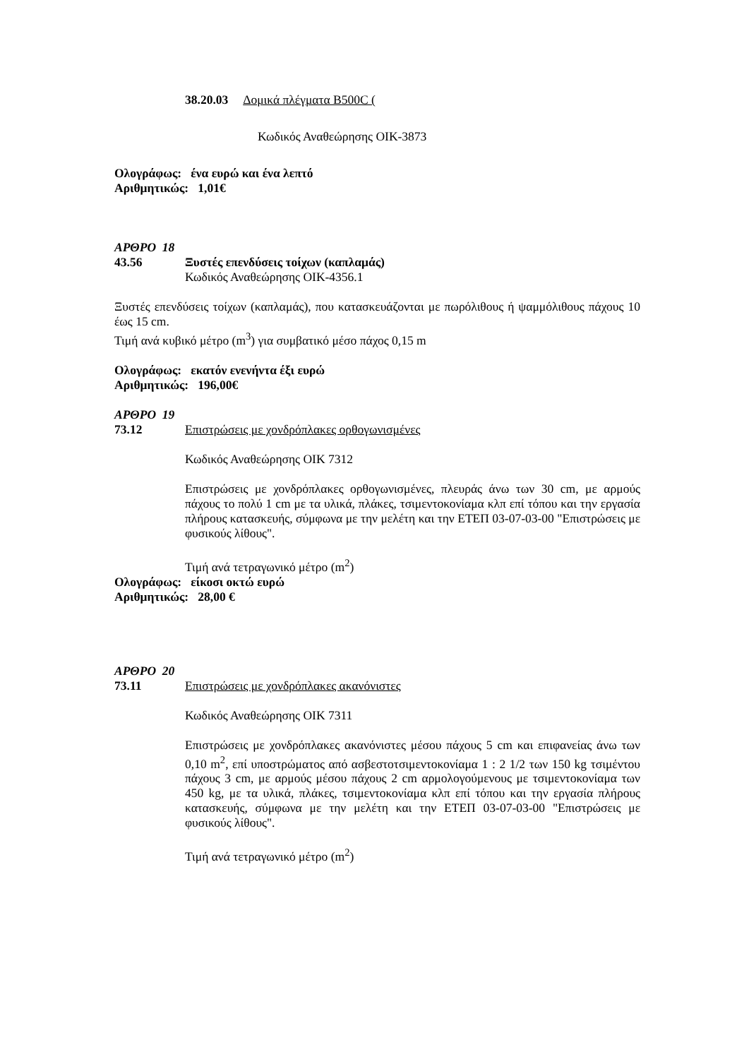38.20.03 Δομικά πλέγματα B500C (
Κωδικός Αναθεώρησης ΟΙΚ-3873
Ολογράφως: ένα ευρώ και ένα λεπτό
Αριθμητικώς: 1,01€
ΑΡΘΡΟ 18
43.56 Ξυστές επενδύσεις τοίχων (καπλαμάς)
Κωδικός Αναθεώρησης ΟΙΚ-4356.1
Ξυστές επενδύσεις τοίχων (καπλαμάς), που κατασκευάζονται με πωρόλιθους ή ψαμμόλιθους πάχους 10 έως 15 cm.
Τιμή ανά κυβικό μέτρο (m<sup>3</sup>) για συμβατικό μέσο πάχος 0,15 m
Ολογράφως: εκατόν ενενήντα έξι ευρώ
Αριθμητικώς: 196,00€
ΑΡΘΡΟ 19
73.12 Επιστρώσεις με χονδρόπλακες ορθογωνισμένες
Κωδικός Αναθεώρησης ΟΙΚ 7312
Επιστρώσεις με χονδρόπλακες ορθογωνισμένες, πλευράς άνω των 30 cm, με αρμούς πάχους το πολύ 1 cm με τα υλικά, πλάκες, τσιμεντοκονίαμα κλπ επί τόπου και την εργασία πλήρους κατασκευής, σύμφωνα με την μελέτη και την ΕΤΕΠ 03-07-03-00 "Επιστρώσεις με φυσικούς λίθους".
Τιμή ανά τετραγωνικό μέτρο (m<sup>2</sup>)
Ολογράφως: είκοσι οκτώ ευρώ
Αριθμητικώς: 28,00 €
ΑΡΘΡΟ 20
73.11 Επιστρώσεις με χονδρόπλακες ακανόνιστες
Κωδικός Αναθεώρησης ΟΙΚ 7311
Επιστρώσεις με χονδρόπλακες ακανόνιστες μέσου πάχους 5 cm και επιφανείας άνω των 0,10 m<sup>2</sup>, επί υποστρώματος από ασβεστοτσιμεντοκονίαμα 1 : 2 1/2 των 150 kg τσιμέντου πάχους 3 cm, με αρμούς μέσου πάχους 2 cm αρμολογούμενους με τσιμεντοκονίαμα των 450 kg, με τα υλικά, πλάκες, τσιμεντοκονίαμα κλπ επί τόπου και την εργασία πλήρους κατασκευής, σύμφωνα με την μελέτη και την ΕΤΕΠ 03-07-03-00 "Επιστρώσεις με φυσικούς λίθους".
Τιμή ανά τετραγωνικό μέτρο (m<sup>2</sup>)